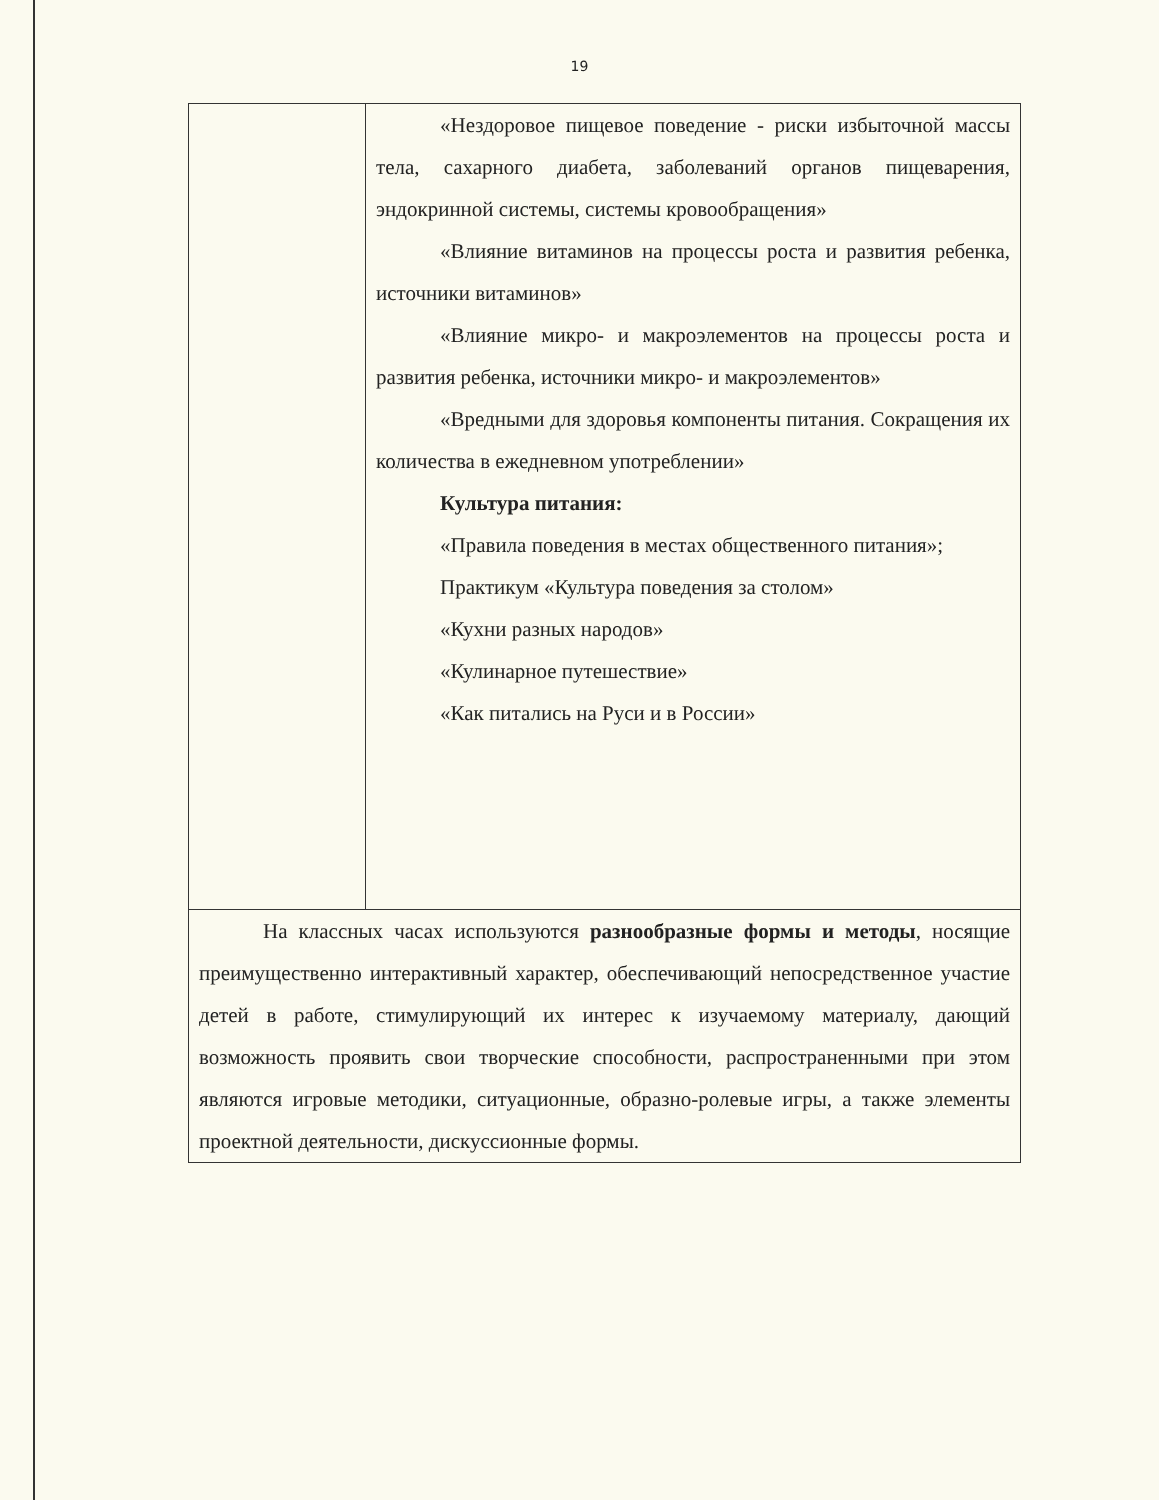19
| | «Нездоровое пищевое поведение - риски избыточной массы тела, сахарного диабета, заболеваний органов пищеварения, эндокринной системы, системы кровообращения» «Влияние витаминов на процессы роста и развития ребенка, источники витаминов» «Влияние микро- и макроэлементов на процессы роста и развития ребенка, источники микро- и макроэлементов» «Вредными для здоровья компоненты питания. Сокращения их количества в ежедневном употреблении» Культура питания: «Правила поведения в местах общественного питания»; Практикум «Культура поведения за столом» «Кухни разных народов» «Кулинарное путешествие» «Как питались на Руси и в России» |
| На классных часах используются разнообразные формы и методы , носящие преимущественно интерактивный характер, обеспечивающий непосредственное участие детей в работе, стимулирующий их интерес к изучаемому материалу, дающий возможность проявить свои творческие способности, распространенными при этом являются игровые методики, ситуационные, образно-ролевые игры, а также элементы проектной деятельности, дискуссионные формы. | |